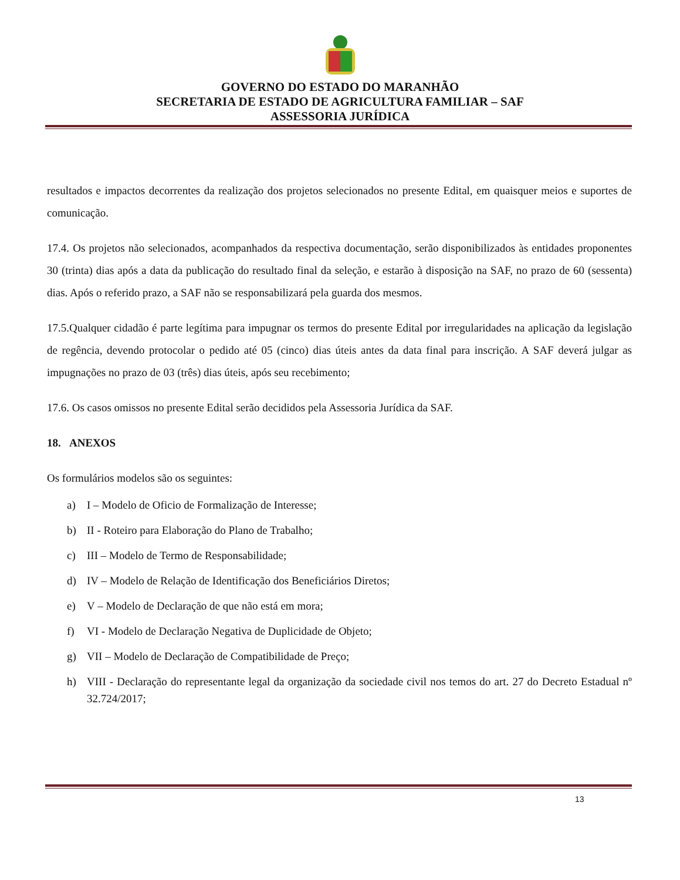GOVERNO DO ESTADO DO MARANHÃO
SECRETARIA DE ESTADO DE AGRICULTURA FAMILIAR – SAF
ASSESSORIA JURÍDICA
resultados e impactos decorrentes da realização dos projetos selecionados no presente Edital, em quaisquer meios e suportes de comunicação.
17.4. Os projetos não selecionados, acompanhados da respectiva documentação, serão disponibilizados às entidades proponentes 30 (trinta) dias após a data da publicação do resultado final da seleção, e estarão à disposição na SAF, no prazo de 60 (sessenta) dias. Após o referido prazo, a SAF não se responsabilizará pela guarda dos mesmos.
17.5.Qualquer cidadão é parte legítima para impugnar os termos do presente Edital por irregularidades na aplicação da legislação de regência, devendo protocolar o pedido até 05 (cinco) dias úteis antes da data final para inscrição. A SAF deverá julgar as impugnações no prazo de 03 (três) dias úteis, após seu recebimento;
17.6. Os casos omissos no presente Edital serão decididos pela Assessoria Jurídica da SAF.
18. ANEXOS
Os formulários modelos são os seguintes:
a) I – Modelo de Oficio de Formalização de Interesse;
b) II - Roteiro para Elaboração do Plano de Trabalho;
c) III – Modelo de Termo de Responsabilidade;
d) IV – Modelo de Relação de Identificação dos Beneficiários Diretos;
e) V – Modelo de Declaração de que não está em mora;
f) VI - Modelo de Declaração Negativa de Duplicidade de Objeto;
g) VII – Modelo de Declaração de Compatibilidade de Preço;
h) VIII - Declaração do representante legal da organização da sociedade civil nos temos do art. 27 do Decreto Estadual nº 32.724/2017;
13